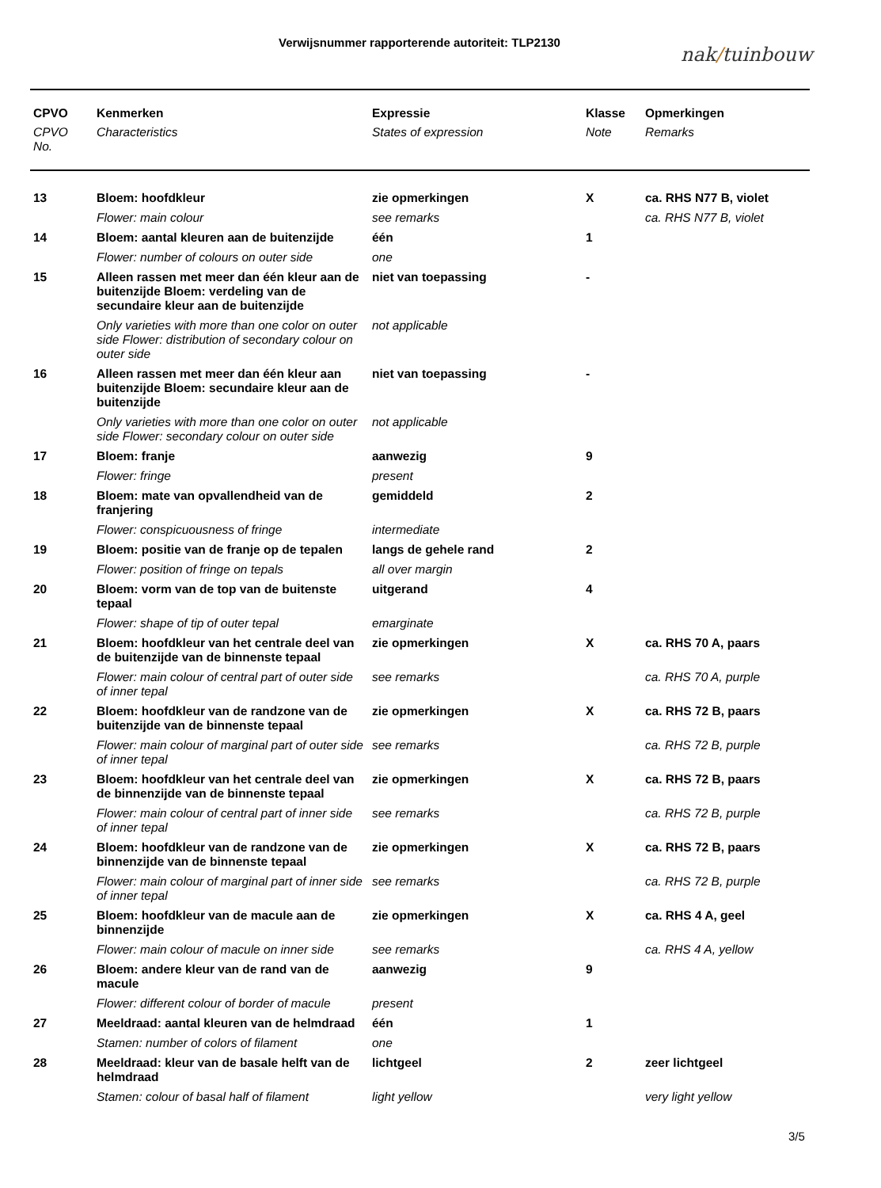Verwijsnummer rapporterende autoriteit: TLP2130
nak/tuinbouw
| CPVO | Kenmerken | Expressie | Klasse | Opmerkingen |
| --- | --- | --- | --- | --- |
| CPVO No. | Characteristics | States of expression | Note | Remarks |
| 13 | Bloem: hoofdkleur | zie opmerkingen | X | ca. RHS N77 B, violet |
| | Flower: main colour | see remarks | | ca. RHS N77 B, violet |
| 14 | Bloem: aantal kleuren aan de buitenzijde | één | 1 | |
| | Flower: number of colours on outer side | one | | |
| 15 | Alleen rassen met meer dan één kleur aan de buitenzijde Bloem: verdeling van de secundaire kleur aan de buitenzijde | niet van toepassing | - | |
| | Only varieties with more than one color on outer side Flower: distribution of secondary colour on outer side | not applicable | | |
| 16 | Alleen rassen met meer dan één kleur aan buitenzijde Bloem: secundaire kleur aan de buitenzijde | niet van toepassing | - | |
| | Only varieties with more than one color on outer side Flower: secondary colour on outer side | not applicable | | |
| 17 | Bloem: franje | aanwezig | 9 | |
| | Flower: fringe | present | | |
| 18 | Bloem: mate van opvallendheid van de franjering | gemiddeld | 2 | |
| | Flower: conspicuousness of fringe | intermediate | | |
| 19 | Bloem: positie van de franje op de tepalen | langs de gehele rand | 2 | |
| | Flower: position of fringe on tepals | all over margin | | |
| 20 | Bloem: vorm van de top van de buitenste tepaal | uitgerand | 4 | |
| | Flower: shape of tip of outer tepal | emarginate | | |
| 21 | Bloem: hoofdkleur van het centrale deel van de buitenzijde van de binnenste tepaal | zie opmerkingen | X | ca. RHS 70 A, paars |
| | Flower: main colour of central part of outer side of inner tepal | see remarks | | ca. RHS 70 A, purple |
| 22 | Bloem: hoofdkleur van de randzone van de buitenzijde van de binnenste tepaal | zie opmerkingen | X | ca. RHS 72 B, paars |
| | Flower: main colour of marginal part of outer side of inner tepal | see remarks | | ca. RHS 72 B, purple |
| 23 | Bloem: hoofdkleur van het centrale deel van de binnenzijde van de binnenste tepaal | zie opmerkingen | X | ca. RHS 72 B, paars |
| | Flower: main colour of central part of inner side of inner tepal | see remarks | | ca. RHS 72 B, purple |
| 24 | Bloem: hoofdkleur van de randzone van de binnenzijde van de binnenste tepaal | zie opmerkingen | X | ca. RHS 72 B, paars |
| | Flower: main colour of marginal part of inner side of inner tepal | see remarks | | ca. RHS 72 B, purple |
| 25 | Bloem: hoofdkleur van de macule aan de binnenzijde | zie opmerkingen | X | ca. RHS 4 A, geel |
| | Flower: main colour of macule on inner side | see remarks | | ca. RHS 4 A, yellow |
| 26 | Bloem: andere kleur van de rand van de macule | aanwezig | 9 | |
| | Flower: different colour of border of macule | present | | |
| 27 | Meeldraad: aantal kleuren van de helmdraad | één | 1 | |
| | Stamen: number of colors of filament | one | | |
| 28 | Meeldraad: kleur van de basale helft van de helmdraad | lichtgeel | 2 | zeer lichtgeel |
| | Stamen: colour of basal half of filament | light yellow | | very light yellow |
3/5